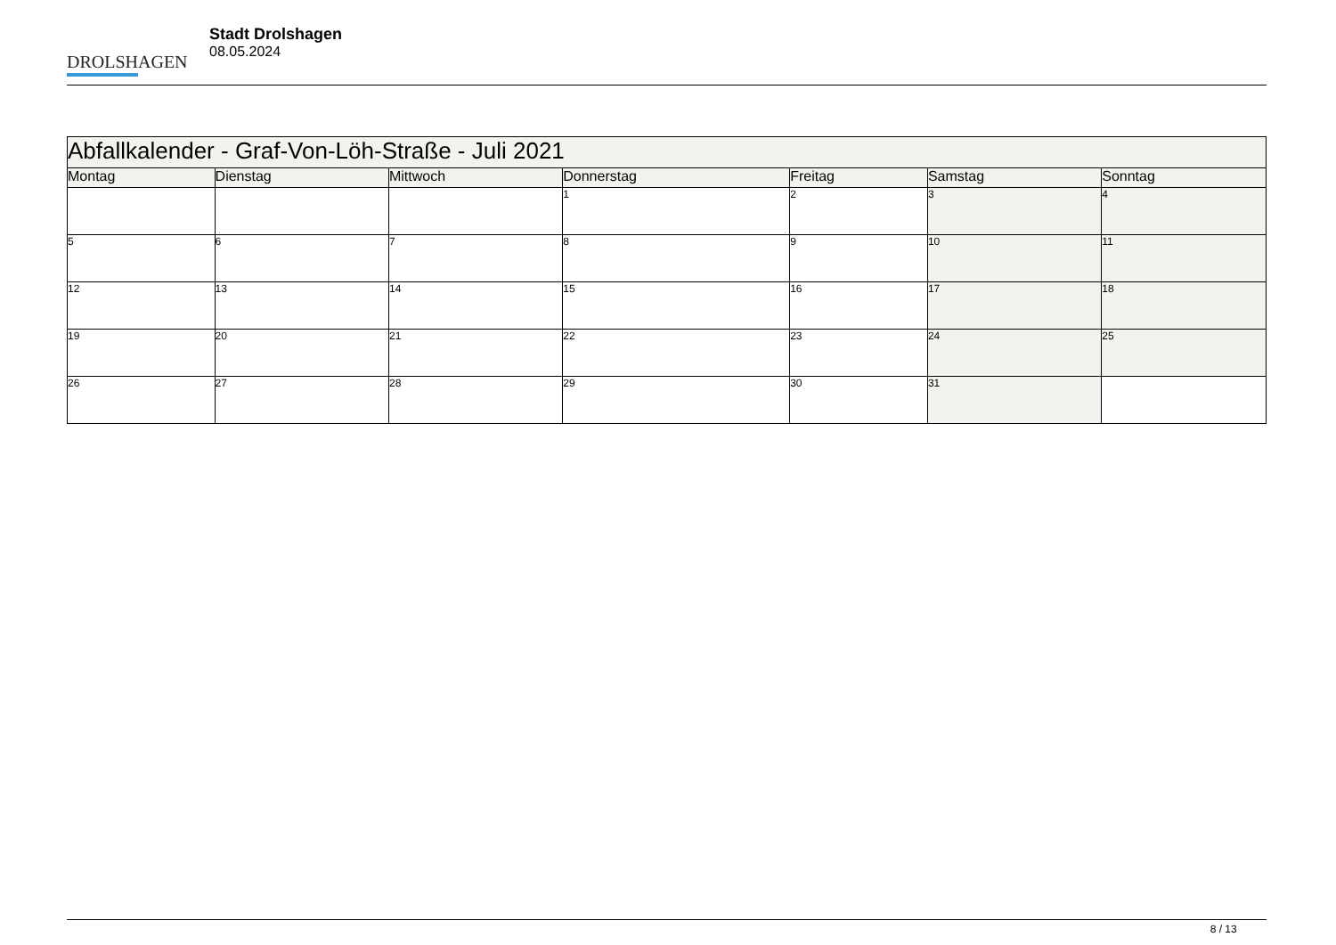DROLSHAGEN
Stadt Drolshagen
08.05.2024
| Abfallkalender - Graf-Von-Löh-Straße - Juli 2021 | | | | | | |
| --- | --- | --- | --- | --- | --- | --- |
| Montag | Dienstag | Mittwoch | Donnerstag | Freitag | Samstag | Sonntag |
| | | | 1 | 2 | 3 | 4 |
| 5 | 6 | 7 | 8 | 9 | 10 | 11 |
| 12 | 13 | 14 | 15 | 16 | 17 | 18 |
| 19 | 20 | 21 | 22 | 23 | 24 | 25 |
| 26 | 27 | 28 | 29 | 30 | 31 | |
8 / 13